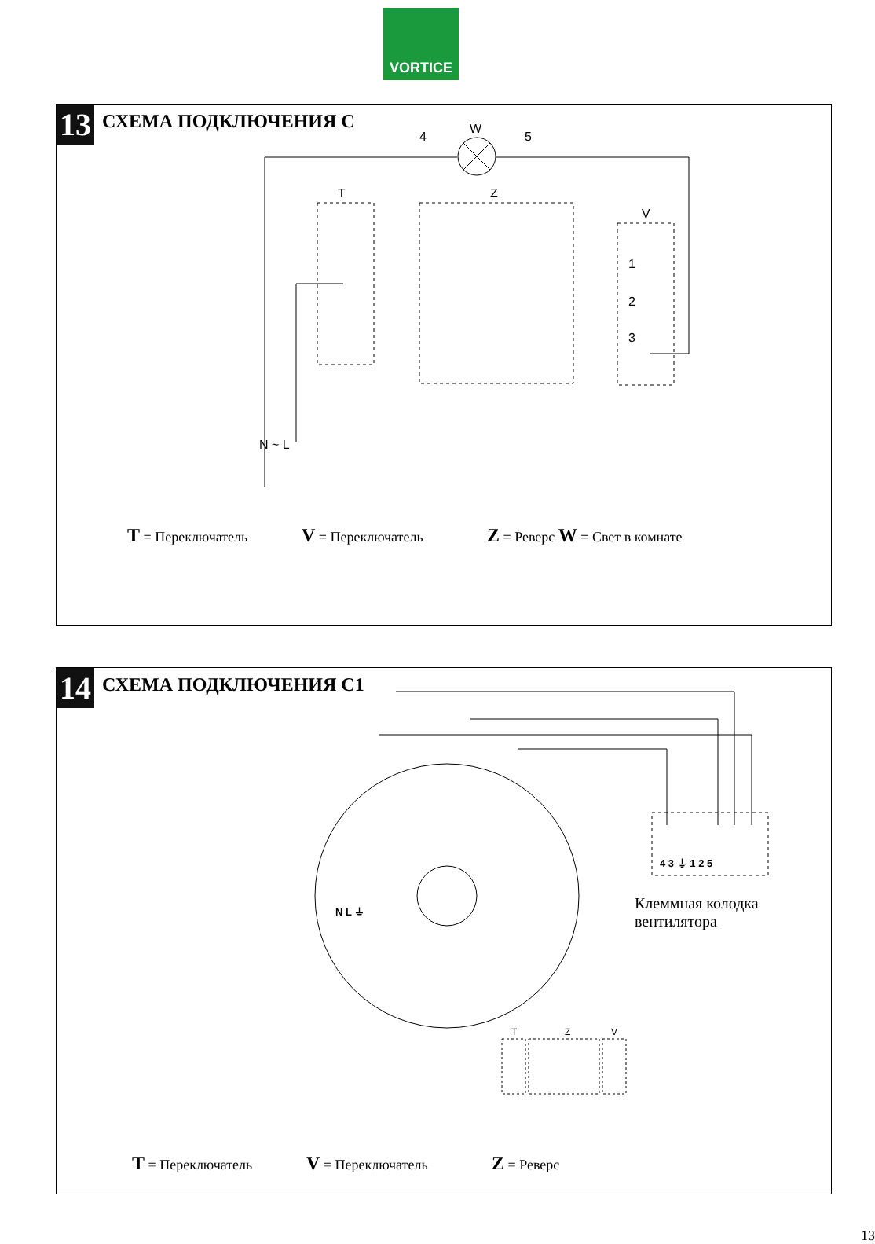VORTICE
13 СХЕМА ПОДКЛЮЧЕНИЯ С
4
W
5
T Z
V
1
2
3
N ~ L
T = Переключатель V = Переключатель Z = Реверс W = Свет в комнате
14 СХЕМА ПОДКЛЮЧЕНИЯ С1
T Z V
4 3 ⏚ 1 2 5
N L ⏚
Клеммная колодка
вентилятора
T = Переключатель V = Переключатель Z = Реверс
13